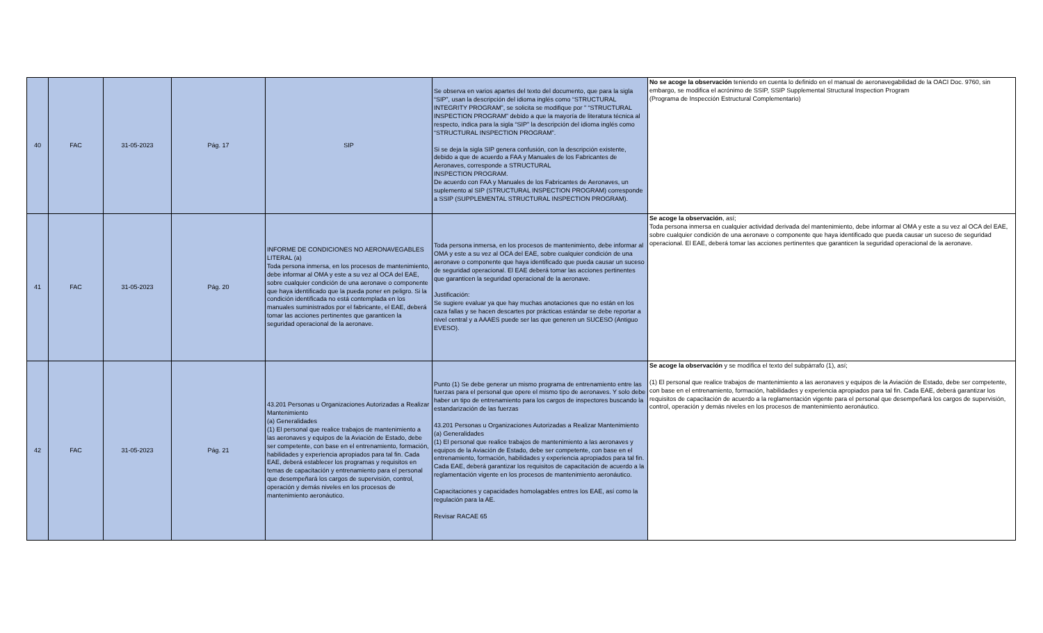| 40 | FAC | 31-05-2023 | Pág. 17 | SIP | Se observa en varios apartes del texto del documento, que para la sigla “SIP”, usan la descripción del idioma inglés como “STRUCTURAL INTEGRITY PROGRAM”, se solicita se modifique por " “STRUCTURAL INSPECTION PROGRAM” debido a que la mayoría de literatura técnica al respecto, indica para la sigla “SIP” la descripción del idioma inglés como “STRUCTURAL INSPECTION PROGRAM”. Si se deja la sigla SIP genera confusión, con la descripción existente, debido a que de acuerdo a FAA y Manuales de los Fabricantes de Aeronaves, corresponde a STRUCTURAL INSPECTION PROGRAM. De acuerdo con FAA y Manuales de los Fabricantes de Aeronaves, un suplemento al SIP (STRUCTURAL INSPECTION PROGRAM) corresponde a SSIP (SUPPLEMENTAL STRUCTURAL INSPECTION PROGRAM). | No se acoge la observación teniendo en cuenta lo definido en el manual de aeronavegabilidad de la OACI Doc. 9760, sin embargo, se modifica el acrónimo de SSIP, SSIP Supplemental Structural Inspection Program (Programa de Inspección Estructural Complementario) |
| 41 | FAC | 31-05-2023 | Pág. 20 | INFORME DE CONDICIONES NO AERONAVEGABLES LITERAL (a) Toda persona inmersa, en los procesos de mantenimiento, debe informar al OMA y este a su vez al OCA del EAE, sobre cualquier condición de una aeronave o componente que haya identificado que la pueda poner en peligro. Si la condición identificada no está contemplada en los manuales suministrados por el fabricante, el EAE, deberá tomar las acciones pertinentes que garanticen la seguridad operacional de la aeronave. | Toda persona inmersa, en los procesos de mantenimiento, debe informar al OMA y este a su vez al OCA del EAE, sobre cualquier condición de una aeronave o componente que haya identificado que pueda causar un suceso de seguridad operacional. El EAE deberá tomar las acciones pertinentes que garanticen la seguridad operacional de la aeronave. Justificación: Se sugiere evaluar ya que hay muchas anotaciones que no están en los caza fallas y se hacen descartes por prácticas estándar se debe reportar a nivel central y a AAAES puede ser las que generen un SUCESO (Antiguo EVESO). | Se acoge la observación , así; Toda persona inmersa en cualquier actividad derivada del mantenimiento, debe informar al OMA y este a su vez al OCA del EAE, sobre cualquier condición de una aeronave o componente que haya identificado que pueda causar un suceso de seguridad operacional. El EAE, deberá tomar las acciones pertinentes que garanticen la seguridad operacional de la aeronave. |
| 42 | FAC | 31-05-2023 | Pág. 21 | 43.201 Personas u Organizaciones Autorizadas a Realizar Mantenimiento (a) Generalidades (1) El personal que realice trabajos de mantenimiento a las aeronaves y equipos de la Aviación de Estado, debe ser competente, con base en el entrenamiento, formación, habilidades y experiencia apropiados para tal fin. Cada EAE, deberá establecer los programas y requisitos en temas de capacitación y entrenamiento para el personal que desempeñará los cargos de supervisión, control, operación y demás niveles en los procesos de mantenimiento aeronáutico. | Punto (1) Se debe generar un mismo programa de entrenamiento entre las fuerzas para el personal que opere el mismo tipo de aeronaves. Y solo debe haber un tipo de entrenamiento para los cargos de inspectores buscando la estandarización de las fuerzas 43.201 Personas u Organizaciones Autorizadas a Realizar Mantenimiento (a) Generalidades (1) El personal que realice trabajos de mantenimiento a las aeronaves y equipos de la Aviación de Estado, debe ser competente, con base en el entrenamiento, formación, habilidades y experiencia apropiados para tal fin. Cada EAE, deberá garantizar los requisitos de capacitación de acuerdo a la reglamentación vigente en los procesos de mantenimiento aeronáutico. Capacitaciones y capacidades homolagables entres los EAE, así como la regulación para la AE. Revisar RACAE 65 | Se acoge la observación y se modifica el texto del subpárrafo (1), así; (1) El personal que realice trabajos de mantenimiento a las aeronaves y equipos de la Aviación de Estado, debe ser competente, con base en el entrenamiento, formación, habilidades y experiencia apropiados para tal fin. Cada EAE, deberá garantizar los requisitos de capacitación de acuerdo a la reglamentación vigente para el personal que desempeñará los cargos de supervisión, control, operación y demás niveles en los procesos de mantenimiento aeronáutico. |